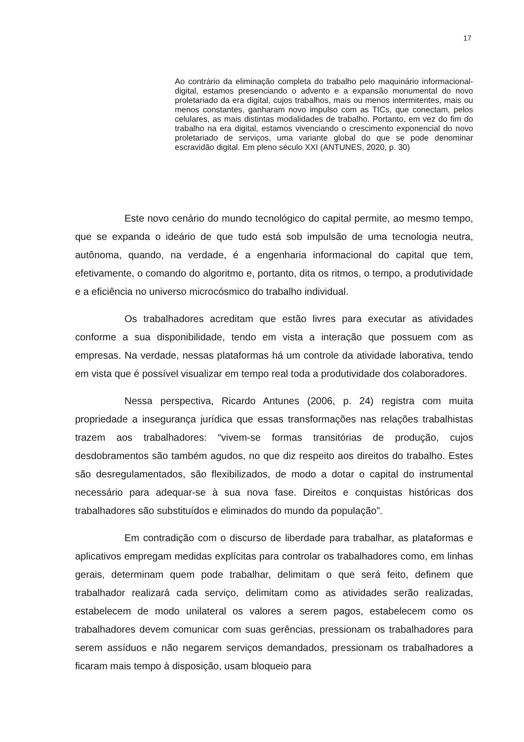17
Ao contrário da eliminação completa do trabalho pelo maquinário informacional-digital, estamos presenciando o advento e a expansão monumental do novo proletariado da era digital, cujos trabalhos, mais ou menos intermitentes, mais ou menos constantes, ganharam novo impulso com as TICs, que conectam, pelos celulares, as mais distintas modalidades de trabalho. Portanto, em vez do fim do trabalho na era digital, estamos vivenciando o crescimento exponencial do novo proletariado de serviços, uma variante global do que se pode denominar escravidão digital. Em pleno século XXI (ANTUNES, 2020, p. 30)
Este novo cenário do mundo tecnológico do capital permite, ao mesmo tempo, que se expanda o ideário de que tudo está sob impulsão de uma tecnologia neutra, autônoma, quando, na verdade, é a engenharia informacional do capital que tem, efetivamente, o comando do algoritmo e, portanto, dita os ritmos, o tempo, a produtividade e a eficiência no universo microcósmico do trabalho individual.
Os trabalhadores acreditam que estão livres para executar as atividades conforme a sua disponibilidade, tendo em vista a interação que possuem com as empresas. Na verdade, nessas plataformas há um controle da atividade laborativa, tendo em vista que é possível visualizar em tempo real toda a produtividade dos colaboradores.
Nessa perspectiva, Ricardo Antunes (2006, p. 24) registra com muita propriedade a insegurança jurídica que essas transformações nas relações trabalhistas trazem aos trabalhadores: “vivem-se formas transitórias de produção, cujos desdobramentos são também agudos, no que diz respeito aos direitos do trabalho. Estes são desregulamentados, são flexibilizados, de modo a dotar o capital do instrumental necessário para adequar-se à sua nova fase. Direitos e conquistas históricas dos trabalhadores são substituídos e eliminados do mundo da população”.
Em contradição com o discurso de liberdade para trabalhar, as plataformas e aplicativos empregam medidas explícitas para controlar os trabalhadores como, em linhas gerais, determinam quem pode trabalhar, delimitam o que será feito, definem que trabalhador realizará cada serviço, delimitam como as atividades serão realizadas, estabelecem de modo unilateral os valores a serem pagos, estabelecem como os trabalhadores devem comunicar com suas gerências, pressionam os trabalhadores para serem assíduos e não negarem serviços demandados, pressionam os trabalhadores a ficaram mais tempo à disposição, usam bloqueio para